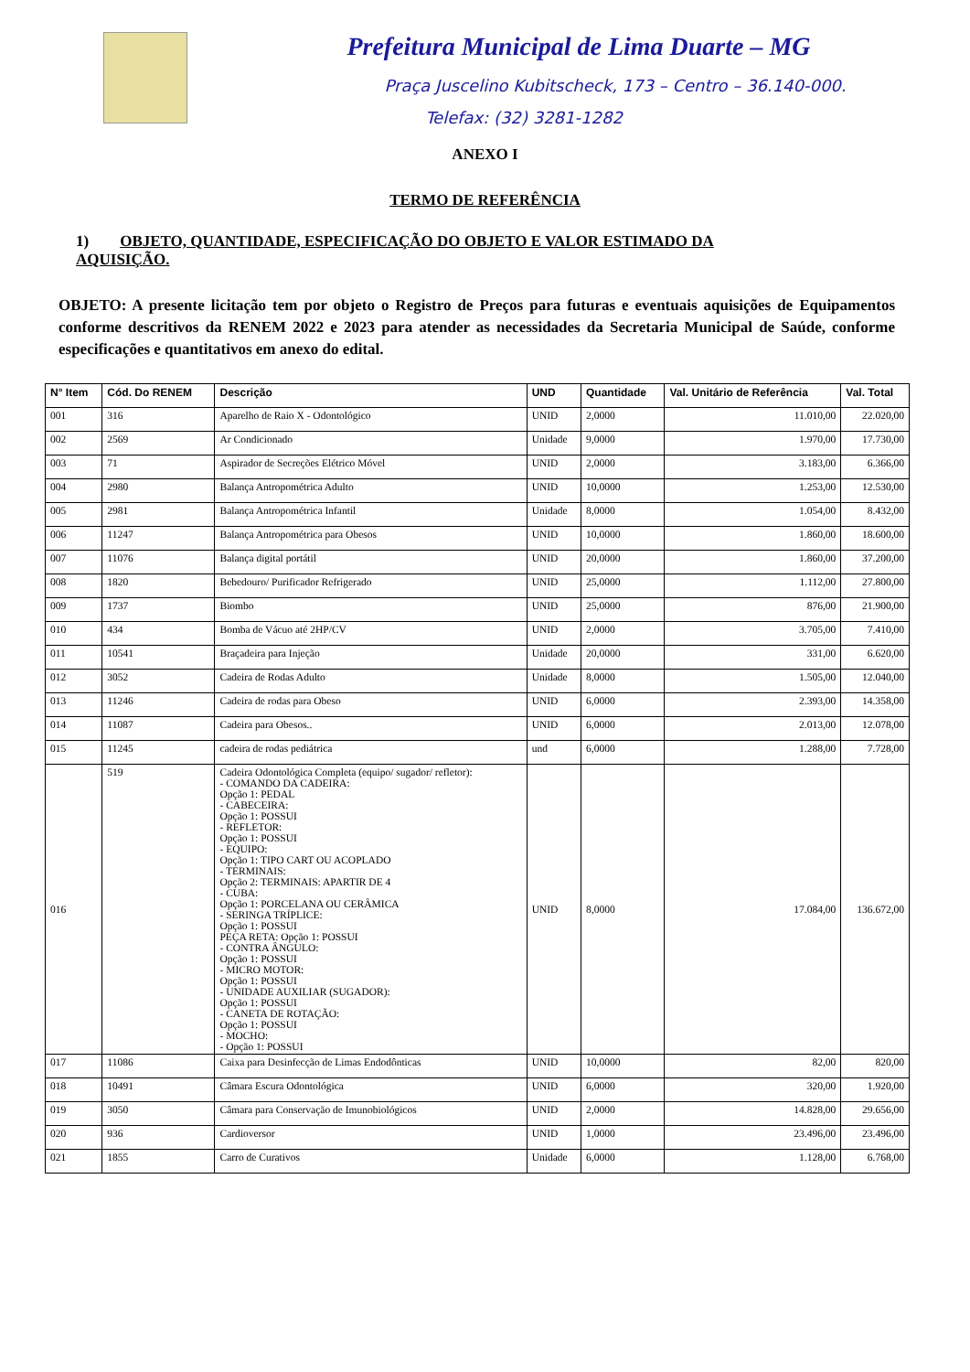Prefeitura Municipal de Lima Duarte – MG
Praça Juscelino Kubitscheck, 173 – Centro – 36.140-000.
Telefax: (32) 3281-1282
ANEXO I
TERMO DE REFERÊNCIA
1) OBJETO, QUANTIDADE, ESPECIFICAÇÃO DO OBJETO E VALOR ESTIMADO DA AQUISIÇÃO.
OBJETO: A presente licitação tem por objeto o Registro de Preços para futuras e eventuais aquisições de Equipamentos conforme descritivos da RENEM 2022 e 2023 para atender as necessidades da Secretaria Municipal de Saúde, conforme especificações e quantitativos em anexo do edital.
| N° Item | Cód. Do RENEM | Descrição | UND | Quantidade | Val. Unitário de Referência | Val. Total |
| --- | --- | --- | --- | --- | --- | --- |
| 001 | 316 | Aparelho de Raio X - Odontológico | UNID | 2,0000 | 11.010,00 | 22.020,00 |
| 002 | 2569 | Ar Condicionado | Unidade | 9,0000 | 1.970,00 | 17.730,00 |
| 003 | 71 | Aspirador de Secreções Elétrico Móvel | UNID | 2,0000 | 3.183,00 | 6.366,00 |
| 004 | 2980 | Balança Antropométrica Adulto | UNID | 10,0000 | 1.253,00 | 12.530,00 |
| 005 | 2981 | Balança Antropométrica Infantil | Unidade | 8,0000 | 1.054,00 | 8.432,00 |
| 006 | 11247 | Balança Antropométrica para Obesos | UNID | 10,0000 | 1.860,00 | 18.600,00 |
| 007 | 11076 | Balança digital portátil | UNID | 20,0000 | 1.860,00 | 37.200,00 |
| 008 | 1820 | Bebedouro/ Purificador Refrigerado | UNID | 25,0000 | 1.112,00 | 27.800,00 |
| 009 | 1737 | Biombo | UNID | 25,0000 | 876,00 | 21.900,00 |
| 010 | 434 | Bomba de Vácuo até 2HP/CV | UNID | 2,0000 | 3.705,00 | 7.410,00 |
| 011 | 10541 | Braçadeira para Injeção | Unidade | 20,0000 | 331,00 | 6.620,00 |
| 012 | 3052 | Cadeira de Rodas Adulto | Unidade | 8,0000 | 1.505,00 | 12.040,00 |
| 013 | 11246 | Cadeira de rodas para Obeso | UNID | 6,0000 | 2.393,00 | 14.358,00 |
| 014 | 11087 | Cadeira para Obesos.. | UNID | 6,0000 | 2.013,00 | 12.078,00 |
| 015 | 11245 | cadeira de rodas pediátrica | und | 6,0000 | 1.288,00 | 7.728,00 |
| 016 | 519 | Cadeira Odontológica Completa (equipo/ sugador/ refletor): - COMANDO DA CADEIRA: Opção 1: PEDAL - CABECEIRA: Opção 1: POSSUI - REFLETOR: Opção 1: POSSUI - EQUIPO: Opção 1: TIPO CART OU ACOPLADO - TERMINAIS: Opção 2: TERMINAIS: APARTIR DE 4 - CUBA: Opção 1: PORCELANA OU CERÂMICA - SERINGA TRÍPLICE: Opção 1: POSSUI PEÇA RETA: Opção 1: POSSUI - CONTRA ÂNGULO: Opção 1: POSSUI - MICRO MOTOR: Opção 1: POSSUI - UNIDADE AUXILIAR (SUGADOR): Opção 1: POSSUI - CANETA DE ROTAÇÃO: Opção 1: POSSUI - MOCHO: - Opção 1: POSSUI | UNID | 8,0000 | 17.084,00 | 136.672,00 |
| 017 | 11086 | Caixa para Desinfecção de Limas Endodônticas | UNID | 10,0000 | 82,00 | 820,00 |
| 018 | 10491 | Câmara Escura Odontológica | UNID | 6,0000 | 320,00 | 1.920,00 |
| 019 | 3050 | Câmara para Conservação de Imunobiológicos | UNID | 2,0000 | 14.828,00 | 29.656,00 |
| 020 | 936 | Cardioversor | UNID | 1,0000 | 23.496,00 | 23.496,00 |
| 021 | 1855 | Carro de Curativos | Unidade | 6,0000 | 1.128,00 | 6.768,00 |